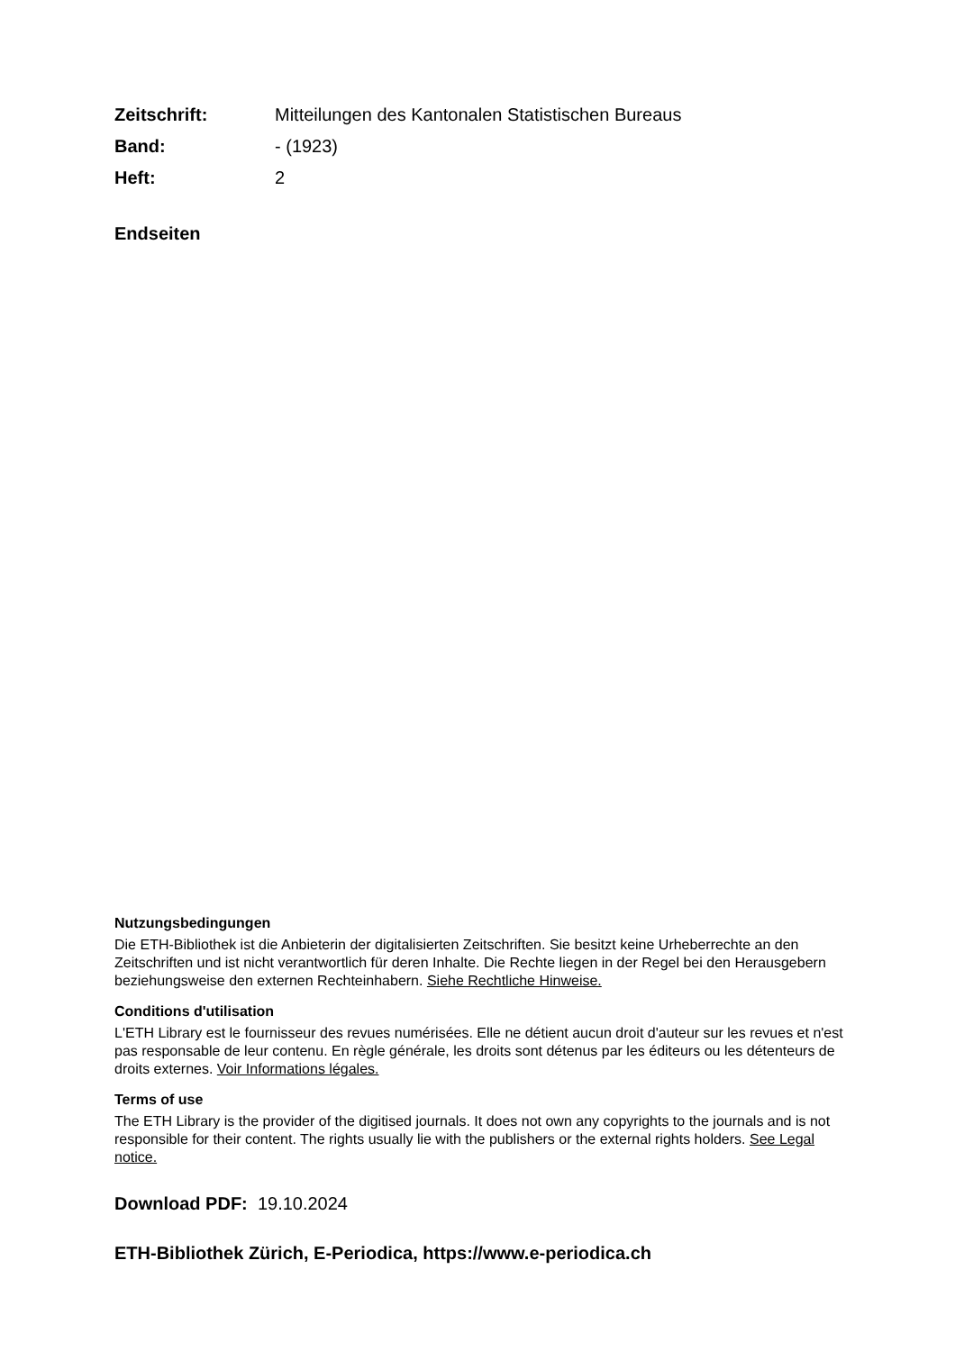Zeitschrift: Mitteilungen des Kantonalen Statistischen Bureaus
Band: - (1923)
Heft: 2
Endseiten
Nutzungsbedingungen
Die ETH-Bibliothek ist die Anbieterin der digitalisierten Zeitschriften. Sie besitzt keine Urheberrechte an den Zeitschriften und ist nicht verantwortlich für deren Inhalte. Die Rechte liegen in der Regel bei den Herausgebern beziehungsweise den externen Rechteinhabern. Siehe Rechtliche Hinweise.
Conditions d'utilisation
L'ETH Library est le fournisseur des revues numérisées. Elle ne détient aucun droit d'auteur sur les revues et n'est pas responsable de leur contenu. En règle générale, les droits sont détenus par les éditeurs ou les détenteurs de droits externes. Voir Informations légales.
Terms of use
The ETH Library is the provider of the digitised journals. It does not own any copyrights to the journals and is not responsible for their content. The rights usually lie with the publishers or the external rights holders. See Legal notice.
Download PDF: 19.10.2024
ETH-Bibliothek Zürich, E-Periodica, https://www.e-periodica.ch